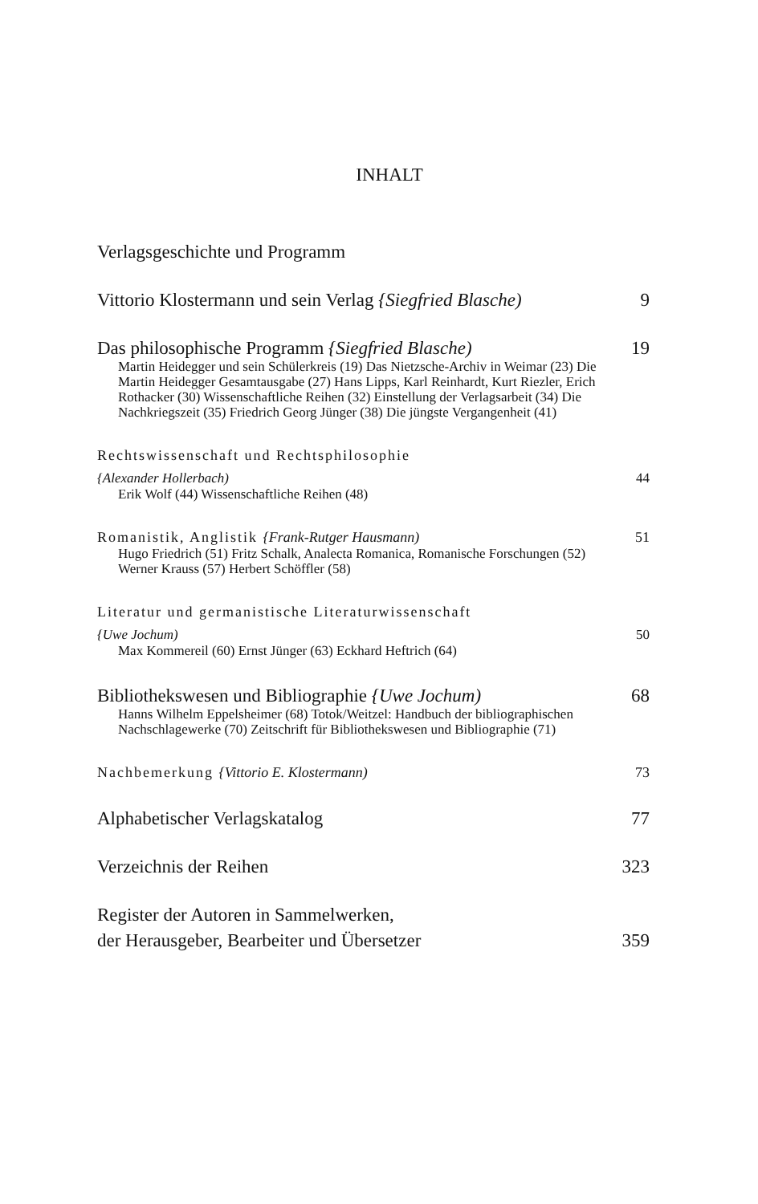INHALT
Verlagsgeschichte und Programm
Vittorio Klostermann und sein Verlag {Siegfried Blasche) 9
Das philosophische Programm {Siegfried Blasche) 19
Martin Heidegger und sein Schülerkreis (19) Das Nietzsche-Archiv in Weimar (23) Die Martin Heidegger Gesamtausgabe (27) Hans Lipps, Karl Reinhardt, Kurt Riezler, Erich Rothacker (30) Wissenschaftliche Reihen (32) Einstellung der Verlagsarbeit (34) Die Nachkriegszeit (35) Friedrich Georg Jünger (38) Die jüngste Vergangenheit (41)
Rechtswissenschaft und Rechtsphilosophie
{Alexander Hollerbach) 44
Erik Wolf (44) Wissenschaftliche Reihen (48)
Romanistik, Anglistik {Frank-Rutger Hausmann) 51
Hugo Friedrich (51) Fritz Schalk, Analecta Romanica, Romanische Forschungen (52) Werner Krauss (57) Herbert Schöffler (58)
Literatur und germanistische Literaturwissenschaft
{Uwe Jochum) 50
Max Kommereil (60) Ernst Jünger (63) Eckhard Heftrich (64)
Bibliothekswesen und Bibliographie {Uwe Jochum) 68
Hanns Wilhelm Eppelsheimer (68) Totok/Weitzel: Handbuch der bibliographischen Nachschlagewerke (70) Zeitschrift für Bibliothekswesen und Bibliographie (71)
Nachbemerkung {Vittorio E. Klostermann) 73
Alphabetischer Verlagskatalog 77
Verzeichnis der Reihen 323
Register der Autoren in Sammelwerken,
der Herausgeber, Bearbeiter und Übersetzer 359